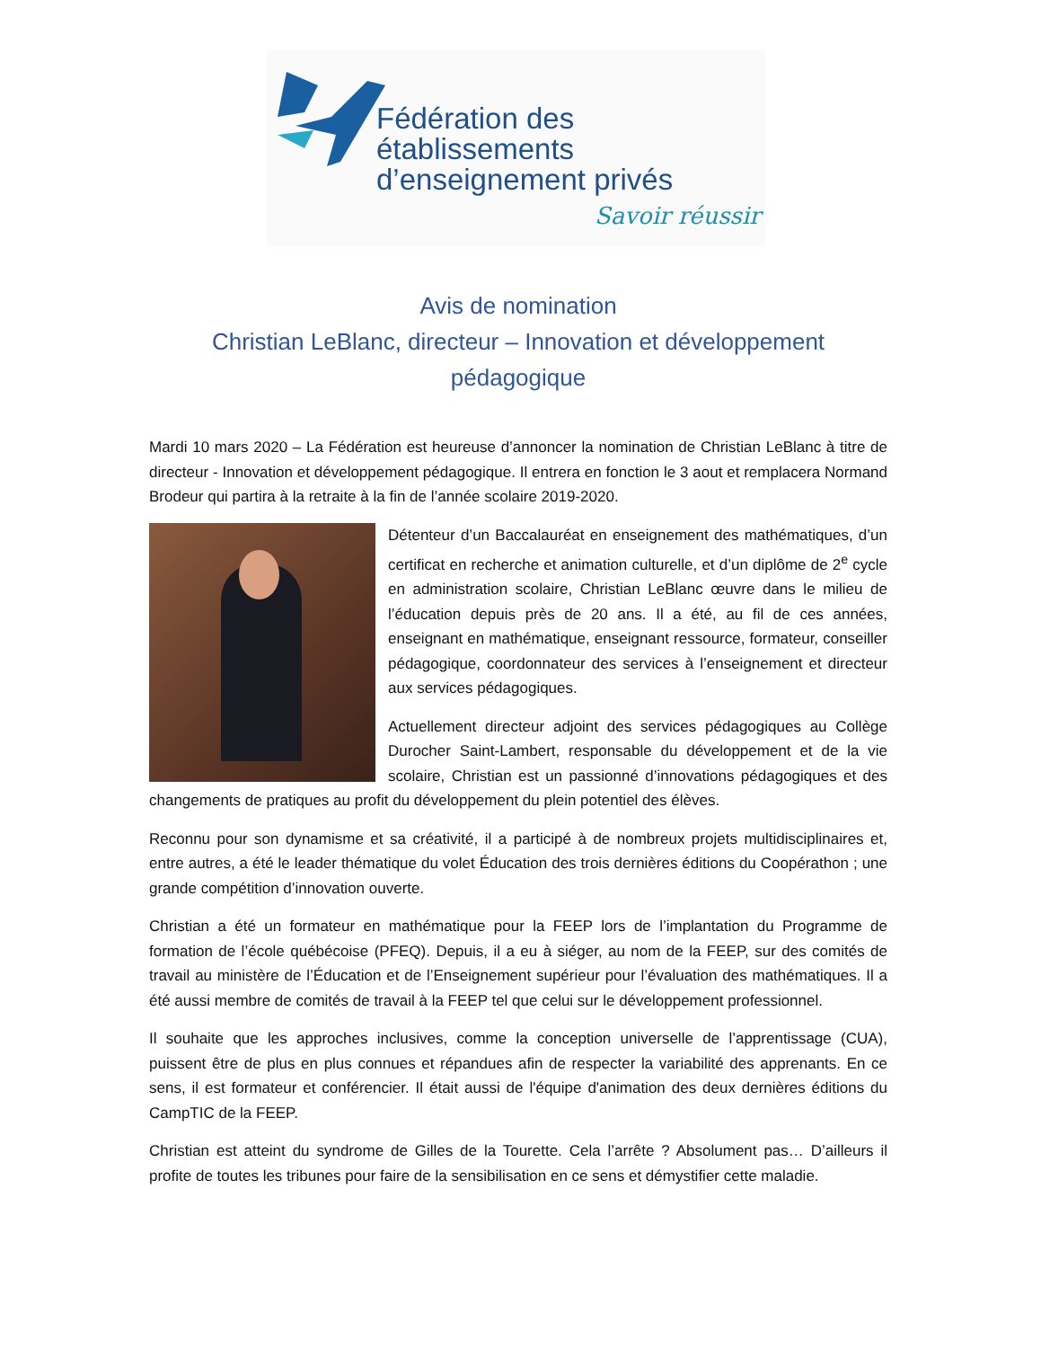Fédération des établissements
d’enseignement privés
Savoir réussir
Avis de nomination
Christian LeBlanc, directeur – Innovation et développement pédagogique
Mardi 10 mars 2020 – La Fédération est heureuse d’annoncer la nomination de Christian LeBlanc à titre de directeur - Innovation et développement pédagogique. Il entrera en fonction le 3 aout et remplacera Normand Brodeur qui partira à la retraite à la fin de l’année scolaire 2019-2020.
Détenteur d’un Baccalauréat en enseignement des mathématiques, d’un certificat en recherche et animation culturelle, et d’un diplôme de 2<sup>e</sup> cycle en administration scolaire, Christian LeBlanc œuvre dans le milieu de l’éducation depuis près de 20 ans. Il a été, au fil de ces années, enseignant en mathématique, enseignant ressource, formateur, conseiller pédagogique, coordonnateur des services à l’enseignement et directeur aux services pédagogiques.
Actuellement directeur adjoint des services pédagogiques au Collège Durocher Saint-Lambert, responsable du développement et de la vie scolaire, Christian est un passionné d’innovations pédagogiques et des changements de pratiques au profit du développement du plein potentiel des élèves.
Reconnu pour son dynamisme et sa créativité, il a participé à de nombreux projets multidisciplinaires et, entre autres, a été le leader thématique du volet Éducation des trois dernières éditions du Coopérathon ; une grande compétition d’innovation ouverte.
Christian a été un formateur en mathématique pour la FEEP lors de l’implantation du Programme de formation de l’école québécoise (PFEQ). Depuis, il a eu à siéger, au nom de la FEEP, sur des comités de travail au ministère de l’Éducation et de l’Enseignement supérieur pour l’évaluation des mathématiques. Il a été aussi membre de comités de travail à la FEEP tel que celui sur le développement professionnel.
Il souhaite que les approches inclusives, comme la conception universelle de l’apprentissage (CUA), puissent être de plus en plus connues et répandues afin de respecter la variabilité des apprenants. En ce sens, il est formateur et conférencier. Il était aussi de l'équipe d'animation des deux dernières éditions du CampTIC de la FEEP.
Christian est atteint du syndrome de Gilles de la Tourette. Cela l’arrête ? Absolument pas… D’ailleurs il profite de toutes les tribunes pour faire de la sensibilisation en ce sens et démystifier cette maladie.